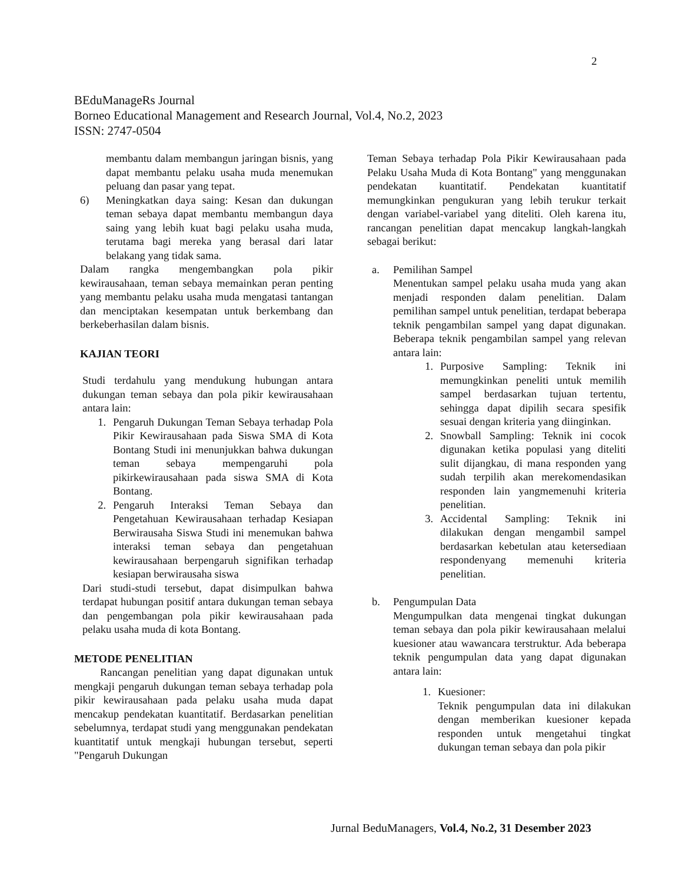2
BEduManageRs Journal
Borneo Educational Management and Research Journal, Vol.4, No.2, 2023
ISSN: 2747-0504
membantu dalam membangun jaringan bisnis, yang dapat membantu pelaku usaha muda menemukan peluang dan pasar yang tepat.
6) Meningkatkan daya saing: Kesan dan dukungan teman sebaya dapat membantu membangun daya saing yang lebih kuat bagi pelaku usaha muda, terutama bagi mereka yang berasal dari latar belakang yang tidak sama.
Dalam rangka mengembangkan pola pikir kewirausahaan, teman sebaya memainkan peran penting yang membantu pelaku usaha muda mengatasi tantangan dan menciptakan kesempatan untuk berkembang dan berkeberhasilan dalam bisnis.
KAJIAN TEORI
Studi terdahulu yang mendukung hubungan antara dukungan teman sebaya dan pola pikir kewirausahaan antara lain:
1. Pengaruh Dukungan Teman Sebaya terhadap Pola Pikir Kewirausahaan pada Siswa SMA di Kota Bontang Studi ini menunjukkan bahwa dukungan teman sebaya mempengaruhi pola pikirkewirausahaan pada siswa SMA di Kota Bontang.
2. Pengaruh Interaksi Teman Sebaya dan Pengetahuan Kewirausahaan terhadap Kesiapan Berwirausaha Siswa Studi ini menemukan bahwa interaksi teman sebaya dan pengetahuan kewirausahaan berpengaruh signifikan terhadap kesiapan berwirausaha siswa
Dari studi-studi tersebut, dapat disimpulkan bahwa terdapat hubungan positif antara dukungan teman sebaya dan pengembangan pola pikir kewirausahaan pada pelaku usaha muda di kota Bontang.
METODE PENELITIAN
Rancangan penelitian yang dapat digunakan untuk mengkaji pengaruh dukungan teman sebaya terhadap pola pikir kewirausahaan pada pelaku usaha muda dapat mencakup pendekatan kuantitatif. Berdasarkan penelitian sebelumnya, terdapat studi yang menggunakan pendekatan kuantitatif untuk mengkaji hubungan tersebut, seperti "Pengaruh Dukungan
Teman Sebaya terhadap Pola Pikir Kewirausahaan pada Pelaku Usaha Muda di Kota Bontang" yang menggunakan pendekatan kuantitatif. Pendekatan kuantitatif memungkinkan pengukuran yang lebih terukur terkait dengan variabel-variabel yang diteliti. Oleh karena itu, rancangan penelitian dapat mencakup langkah-langkah sebagai berikut:
a. Pemilihan Sampel
Menentukan sampel pelaku usaha muda yang akan menjadi responden dalam penelitian. Dalam pemilihan sampel untuk penelitian, terdapat beberapa teknik pengambilan sampel yang dapat digunakan. Beberapa teknik pengambilan sampel yang relevan antara lain:
1. Purposive Sampling: Teknik ini memungkinkan peneliti untuk memilih sampel berdasarkan tujuan tertentu, sehingga dapat dipilih secara spesifik sesuai dengan kriteria yang diinginkan.
2. Snowball Sampling: Teknik ini cocok digunakan ketika populasi yang diteliti sulit dijangkau, di mana responden yang sudah terpilih akan merekomendasikan responden lain yangmemenuhi kriteria penelitian.
3. Accidental Sampling: Teknik ini dilakukan dengan mengambil sampel berdasarkan kebetulan atau ketersediaan respondenyang memenuhi kriteria penelitian.
b. Pengumpulan Data
Mengumpulkan data mengenai tingkat dukungan teman sebaya dan pola pikir kewirausahaan melalui kuesioner atau wawancara terstruktur. Ada beberapa teknik pengumpulan data yang dapat digunakan antara lain:
1. Kuesioner:
Teknik pengumpulan data ini dilakukan dengan memberikan kuesioner kepada responden untuk mengetahui tingkat dukungan teman sebaya dan pola pikir
Jurnal BeduManagers, Vol.4, No.2, 31 Desember 2023